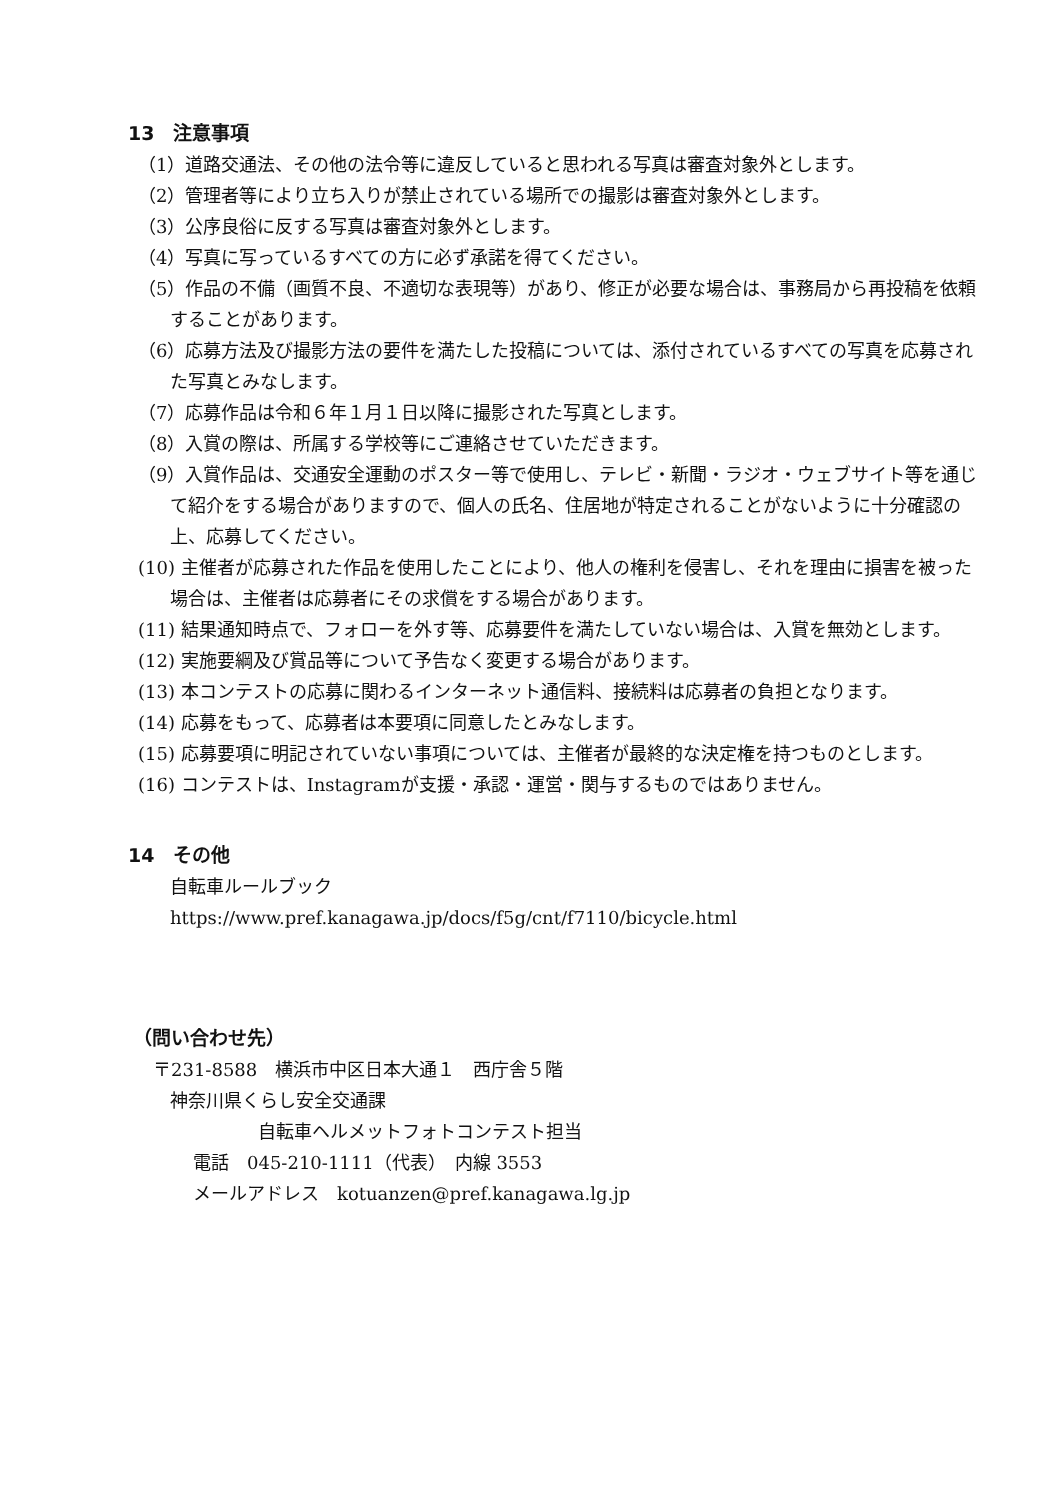13　注意事項
（1）道路交通法、その他の法令等に違反していると思われる写真は審査対象外とします。
（2）管理者等により立ち入りが禁止されている場所での撮影は審査対象外とします。
（3）公序良俗に反する写真は審査対象外とします。
（4）写真に写っているすべての方に必ず承諾を得てください。
（5）作品の不備（画質不良、不適切な表現等）があり、修正が必要な場合は、事務局から再投稿を依頼することがあります。
（6）応募方法及び撮影方法の要件を満たした投稿については、添付されているすべての写真を応募された写真とみなします。
（7）応募作品は令和６年１月１日以降に撮影された写真とします。
（8）入賞の際は、所属する学校等にご連絡させていただきます。
（9）入賞作品は、交通安全運動のポスター等で使用し、テレビ・新聞・ラジオ・ウェブサイト等を通じて紹介をする場合がありますので、個人の氏名、住居地が特定されることがないように十分確認の上、応募してください。
(10) 主催者が応募された作品を使用したことにより、他人の権利を侵害し、それを理由に損害を被った場合は、主催者は応募者にその求償をする場合があります。
(11) 結果通知時点で、フォローを外す等、応募要件を満たしていない場合は、入賞を無効とします。
(12) 実施要綱及び賞品等について予告なく変更する場合があります。
(13) 本コンテストの応募に関わるインターネット通信料、接続料は応募者の負担となります。
(14) 応募をもって、応募者は本要項に同意したとみなします。
(15) 応募要項に明記されていない事項については、主催者が最終的な決定権を持つものとします。
(16) コンテストは、Instagramが支援・承認・運営・関与するものではありません。
14　その他
自転車ルールブック
https://www.pref.kanagawa.jp/docs/f5g/cnt/f7110/bicycle.html
（問い合わせ先）
〒231-8588　横浜市中区日本大通１　西庁舎５階
神奈川県くらし安全交通課
自転車ヘルメットフォトコンテスト担当
電話　045-210-1111（代表）　内線 3553
メールアドレス　kotuanzen@pref.kanagawa.lg.jp